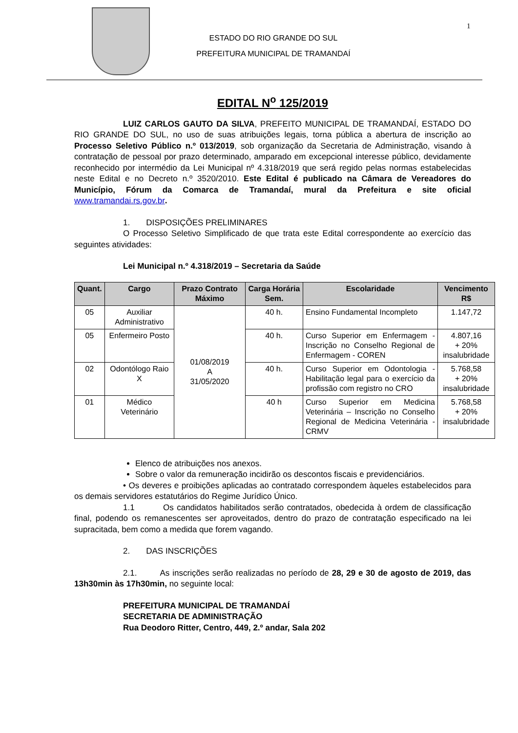ESTADO DO RIO GRANDE DO SUL
PREFEITURA MUNICIPAL DE TRAMANDAÍ
1
EDITAL N<sup>o</sup> 125/2019
LUIZ CARLOS GAUTO DA SILVA, PREFEITO MUNICIPAL DE TRAMANDAÍ, ESTADO DO RIO GRANDE DO SUL, no uso de suas atribuições legais, torna pública a abertura de inscrição ao Processo Seletivo Público n.º 013/2019, sob organização da Secretaria de Administração, visando à contratação de pessoal por prazo determinado, amparado em excepcional interesse público, devidamente reconhecido por intermédio da Lei Municipal nº 4.318/2019 que será regido pelas normas estabelecidas neste Edital e no Decreto n.º 3520/2010. Este Edital é publicado na Câmara de Vereadores do Município, Fórum da Comarca de Tramandaí, mural da Prefeitura e site oficial www.tramandai.rs.gov.br.
1. DISPOSIÇÕES PRELIMINARES
O Processo Seletivo Simplificado de que trata este Edital correspondente ao exercício das seguintes atividades:
Lei Municipal n.º 4.318/2019 – Secretaria da Saúde
| Quant. | Cargo | Prazo Contrato Máximo | Carga Horária Sem. | Escolaridade | Vencimento R$ |
| --- | --- | --- | --- | --- | --- |
| 05 | Auxiliar Administrativo | 01/08/2019 A 31/05/2020 | 40 h. | Ensino Fundamental Incompleto | 1.147,72 |
| 05 | Enfermeiro Posto | | 40 h. | Curso Superior em Enfermagem - Inscrição no Conselho Regional de Enfermagem - COREN | 4.807,16 + 20% insalubridade |
| 02 | Odontólogo Raio X | | 40 h. | Curso Superior em Odontologia - Habilitação legal para o exercício da profissão com registro no CRO | 5.768,58 + 20% insalubridade |
| 01 | Médico Veterinário | | 40 h | Curso Superior em Medicina Veterinária – Inscrição no Conselho Regional de Medicina Veterinária - CRMV | 5.768,58 + 20% insalubridade |
Elenco de atribuições nos anexos.
Sobre o valor da remuneração incidirão os descontos fiscais e previdenciários.
• Os deveres e proibições aplicadas ao contratado correspondem àqueles estabelecidos para os demais servidores estatutários do Regime Jurídico Único.
1.1 Os candidatos habilitados serão contratados, obedecida à ordem de classificação final, podendo os remanescentes ser aproveitados, dentro do prazo de contratação especificado na lei supracitada, bem como a medida que forem vagando.
2. DAS INSCRIÇÕES
2.1. As inscrições serão realizadas no período de 28, 29 e 30 de agosto de 2019, das 13h30min às 17h30min, no seguinte local:
PREFEITURA MUNICIPAL DE TRAMANDAÍ
SECRETARIA DE ADMINISTRAÇÃO
Rua Deodoro Ritter, Centro, 449, 2.º andar, Sala 202